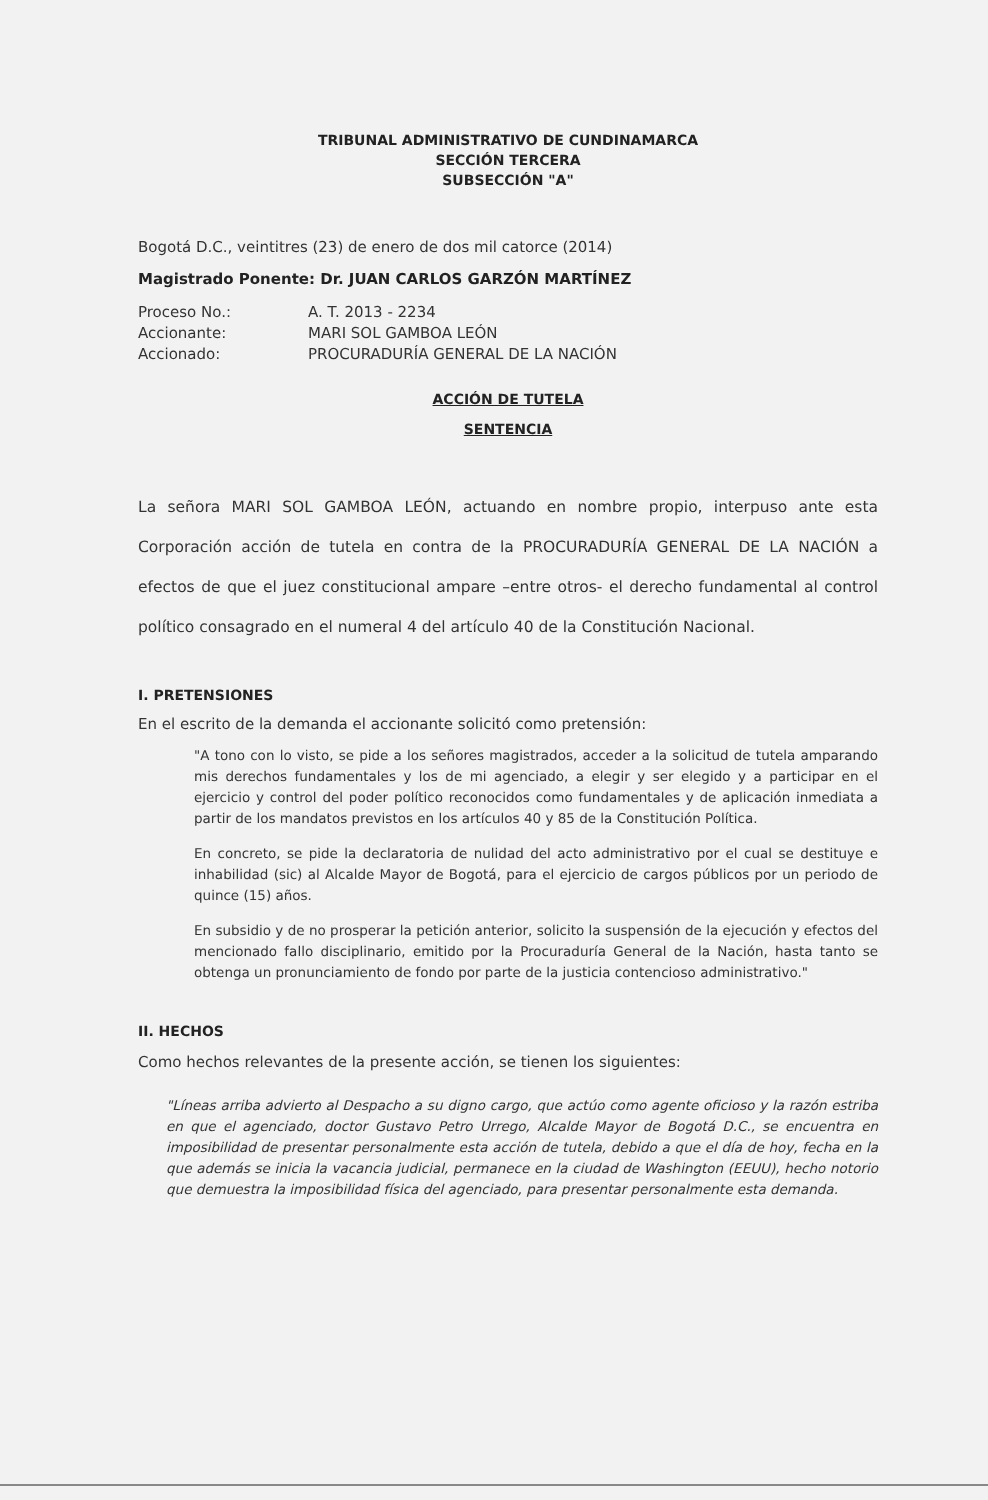TRIBUNAL ADMINISTRATIVO DE CUNDINAMARCA
SECCIÓN TERCERA
SUBSECCIÓN "A"
Bogotá D.C., veintitres (23) de enero de dos mil catorce (2014)
Magistrado Ponente: Dr. JUAN CARLOS GARZÓN MARTÍNEZ
| Proceso No.: | A. T. 2013 - 2234 |
| Accionante: | MARI SOL GAMBOA LEÓN |
| Accionado: | PROCURADURÍA GENERAL DE LA NACIÓN |
ACCIÓN DE TUTELA
SENTENCIA
La señora MARI SOL GAMBOA LEÓN, actuando en nombre propio, interpuso ante esta Corporación acción de tutela en contra de la PROCURADURÍA GENERAL DE LA NACIÓN a efectos de que el juez constitucional ampare –entre otros- el derecho fundamental al control político consagrado en el numeral 4 del artículo 40 de la Constitución Nacional.
I. PRETENSIONES
En el escrito de la demanda el accionante solicitó como pretensión:
"A tono con lo visto, se pide a los señores magistrados, acceder a la solicitud de tutela amparando mis derechos fundamentales y los de mi agenciado, a elegir y ser elegido y a participar en el ejercicio y control del poder político reconocidos como fundamentales y de aplicación inmediata a partir de los mandatos previstos en los artículos 40 y 85 de la Constitución Política.
En concreto, se pide la declaratoria de nulidad del acto administrativo por el cual se destituye e inhabilidad (sic) al Alcalde Mayor de Bogotá, para el ejercicio de cargos públicos por un periodo de quince (15) años.
En subsidio y de no prosperar la petición anterior, solicito la suspensión de la ejecución y efectos del mencionado fallo disciplinario, emitido por la Procuraduría General de la Nación, hasta tanto se obtenga un pronunciamiento de fondo por parte de la justicia contencioso administrativo."
II. HECHOS
Como hechos relevantes de la presente acción, se tienen los siguientes:
"Líneas arriba advierto al Despacho a su digno cargo, que actúo como agente oficioso y la razón estriba en que el agenciado, doctor Gustavo Petro Urrego, Alcalde Mayor de Bogotá D.C., se encuentra en imposibilidad de presentar personalmente esta acción de tutela, debido a que el día de hoy, fecha en la que además se inicia la vacancia judicial, permanece en la ciudad de Washington (EEUU), hecho notorio que demuestra la imposibilidad física del agenciado, para presentar personalmente esta demanda.